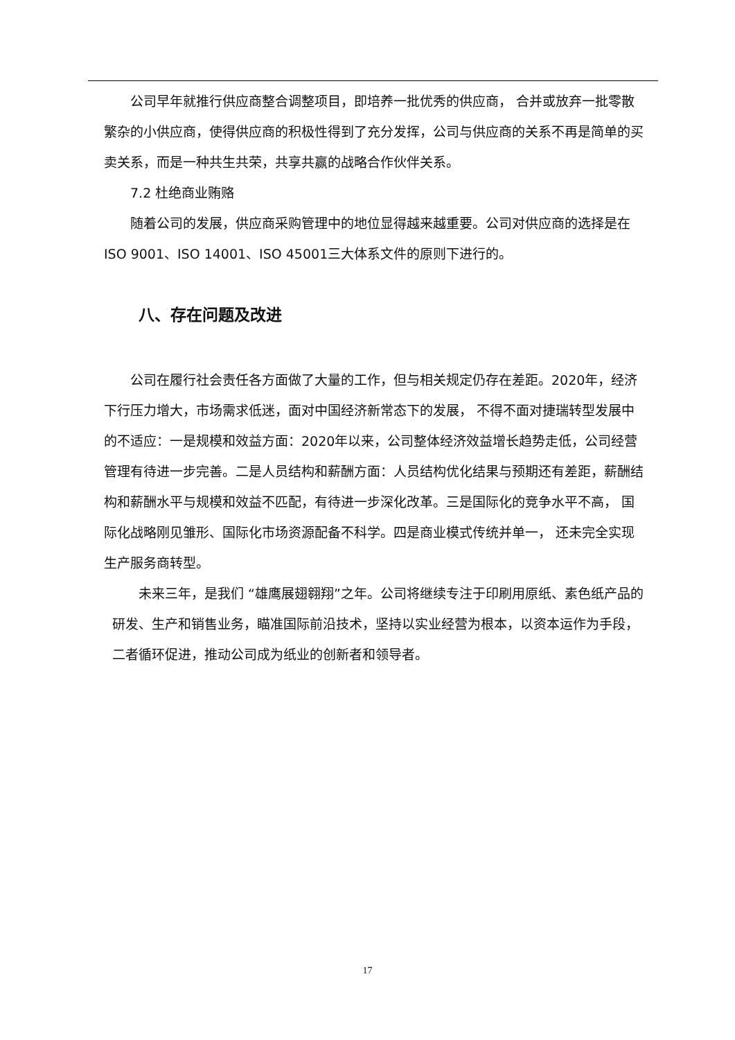公司早年就推行供应商整合调整项目，即培养一批优秀的供应商， 合并或放弃一批零散繁杂的小供应商，使得供应商的积极性得到了充分发挥，公司与供应商的关系不再是简单的买卖关系，而是一种共生共荣，共享共赢的战略合作伙伴关系。
7.2 杜绝商业贿赂
随着公司的发展，供应商采购管理中的地位显得越来越重要。公司对供应商的选择是在ISO 9001、ISO 14001、ISO 45001三大体系文件的原则下进行的。
八、存在问题及改进
公司在履行社会责任各方面做了大量的工作，但与相关规定仍存在差距。2020年，经济下行压力增大，市场需求低迷，面对中国经济新常态下的发展， 不得不面对捷瑞转型发展中的不适应：一是规模和效益方面：2020年以来，公司整体经济效益增长趋势走低，公司经营管理有待进一步完善。二是人员结构和薪酬方面：人员结构优化结果与预期还有差距，薪酬结构和薪酬水平与规模和效益不匹配，有待进一步深化改革。三是国际化的竞争水平不高， 国际化战略刚见雏形、国际化市场资源配备不科学。四是商业模式传统并单一， 还未完全实现生产服务商转型。
未来三年，是我们 “雄鹰展翅翱翔”之年。公司将继续专注于印刷用原纸、素色纸产品的研发、生产和销售业务，瞄准国际前沿技术，坚持以实业经营为根本，以资本运作为手段，二者循环促进，推动公司成为纸业的创新者和领导者。
17